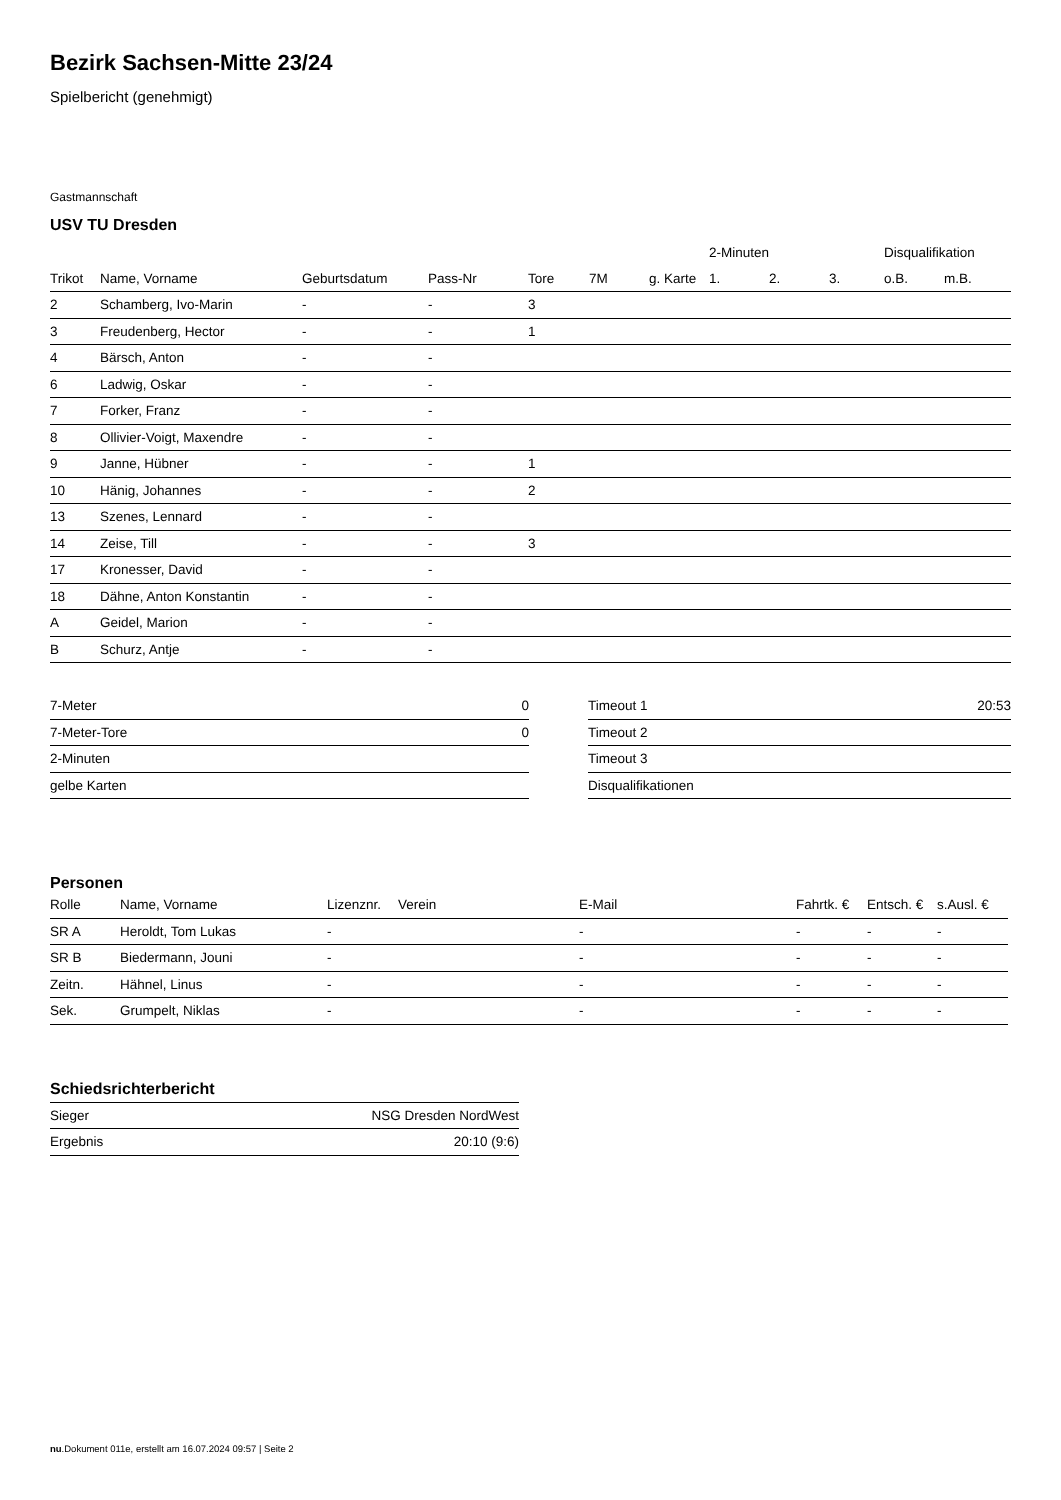Bezirk Sachsen-Mitte 23/24
Spielbericht (genehmigt)
Gastmannschaft
USV TU Dresden
| | | | | | | | 2-Minuten | | | Disqualifikation | |
| --- | --- | --- | --- | --- | --- | --- | --- | --- | --- | --- | --- |
| Trikot | Name, Vorname | Geburtsdatum | Pass-Nr | Tore | 7M | g. Karte | 1. | 2. | 3. | o.B. | m.B. |
| 2 | Schamberg, Ivo-Marin | - | - | 3 | | | | | | | |
| 3 | Freudenberg, Hector | - | - | 1 | | | | | | | |
| 4 | Bärsch, Anton | - | - | | | | | | | | |
| 6 | Ladwig, Oskar | - | - | | | | | | | | |
| 7 | Forker, Franz | - | - | | | | | | | | |
| 8 | Ollivier-Voigt, Maxendre | - | - | | | | | | | | |
| 9 | Janne, Hübner | - | - | 1 | | | | | | | |
| 10 | Hänig, Johannes | - | - | 2 | | | | | | | |
| 13 | Szenes, Lennard | - | - | | | | | | | | |
| 14 | Zeise, Till | - | - | 3 | | | | | | | |
| 17 | Kronesser, David | - | - | | | | | | | | |
| 18 | Dähne, Anton Konstantin | - | - | | | | | | | | |
| A | Geidel, Marion | - | - | | | | | | | | |
| B | Schurz, Antje | - | - | | | | | | | | |
| 7-Meter | 0 |
| 7-Meter-Tore | 0 |
| 2-Minuten | |
| gelbe Karten | |
| Timeout 1 | 20:53 |
| Timeout 2 | |
| Timeout 3 | |
| Disqualifikationen | |
Personen
| Rolle | Name, Vorname | Lizenznr. | Verein | E-Mail | Fahrtk. € | Entsch. € | s.Ausl. € |
| --- | --- | --- | --- | --- | --- | --- | --- |
| SR A | Heroldt, Tom Lukas | - | | - | - | - | - |
| SR B | Biedermann, Jouni | - | | - | - | - | - |
| Zeitn. | Hähnel, Linus | - | | - | - | - | - |
| Sek. | Grumpelt, Niklas | - | | - | - | - | - |
Schiedsrichterbericht
| Sieger | NSG Dresden NordWest |
| Ergebnis | 20:10 (9:6) |
nu.Dokument 011e, erstellt am 16.07.2024 09:57 | Seite 2